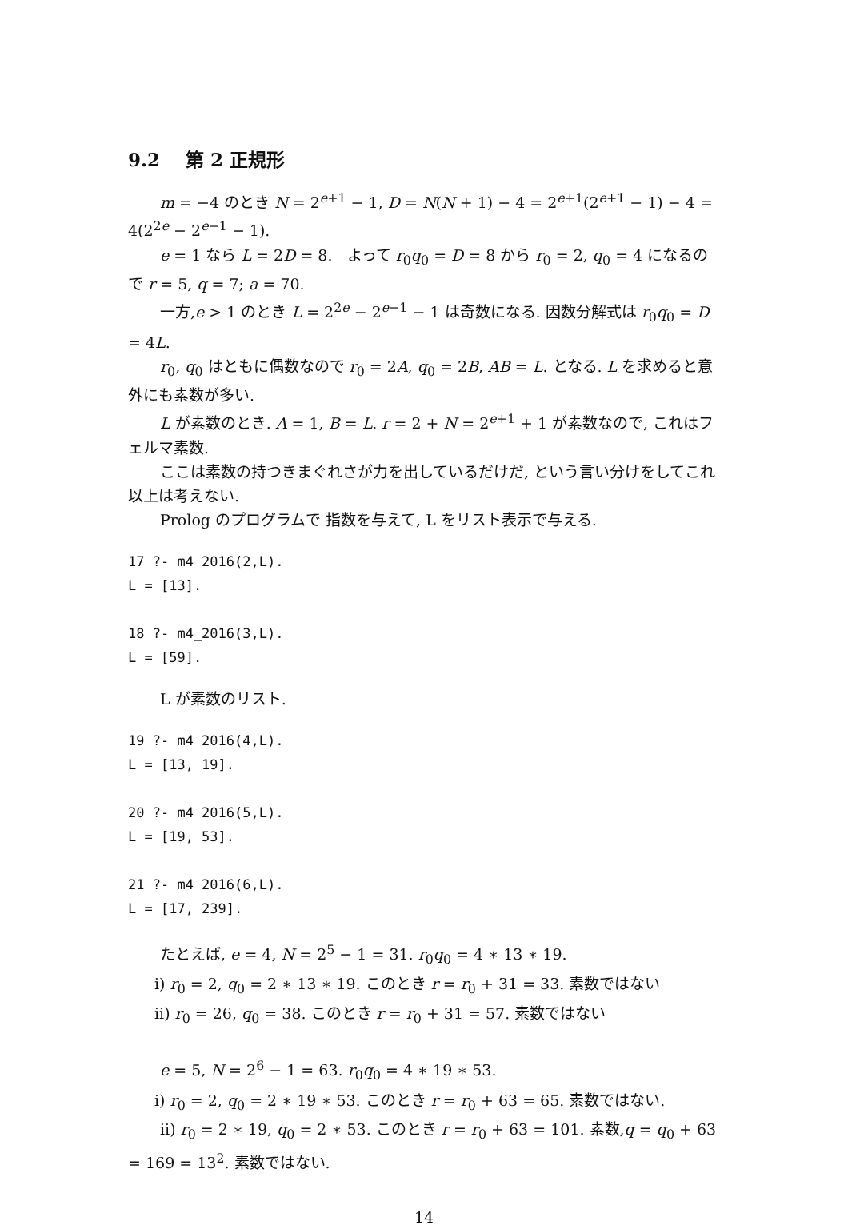9.2 第 2 正規形
m = −4 のとき N = 2<sup>e+1</sup> − 1, D = N(N + 1) − 4 = 2<sup>e+1</sup>(2<sup>e+1</sup> − 1) − 4 = 4(2<sup>2e</sup> − 2<sup>e−1</sup> − 1).
e = 1 なら L = 2D = 8. よって r<sub>0</sub>q<sub>0</sub> = D = 8 から r<sub>0</sub> = 2, q<sub>0</sub> = 4 になるので r = 5, q = 7; a = 70.
一方,e > 1 のとき L = 2<sup>2e</sup> − 2<sup>e−1</sup> − 1 は奇数になる. 因数分解式は r<sub>0</sub>q<sub>0</sub> = D = 4L.
r<sub>0</sub>, q<sub>0</sub> はともに偶数なので r<sub>0</sub> = 2A, q<sub>0</sub> = 2B, AB = L. となる. L を求めると意外にも素数が多い.
L が素数のとき. A = 1, B = L. r = 2 + N = 2<sup>e+1</sup> + 1 が素数なので, これはフェルマ素数.
ここは素数の持つきまぐれさが力を出しているだけだ, という言い分けをしてこれ以上は考えない.
Prolog のプログラムで 指数を与えて, L をリスト表示で与える.
17 ?- m4_2016(2,L).
L = [13].

18 ?- m4_2016(3,L).
L = [59].
L が素数のリスト.
19 ?- m4_2016(4,L).
L = [13, 19].

20 ?- m4_2016(5,L).
L = [19, 53].

21 ?- m4_2016(6,L).
L = [17, 239].
たとえば, e = 4, N = 2<sup>5</sup> − 1 = 31. r<sub>0</sub>q<sub>0</sub> = 4 ∗ 13 ∗ 19.
i) r<sub>0</sub> = 2, q<sub>0</sub> = 2 ∗ 13 ∗ 19. このとき r = r<sub>0</sub> + 31 = 33. 素数ではない
ii) r<sub>0</sub> = 26, q<sub>0</sub> = 38. このとき r = r<sub>0</sub> + 31 = 57. 素数ではない
e = 5, N = 2<sup>6</sup> − 1 = 63. r<sub>0</sub>q<sub>0</sub> = 4 ∗ 19 ∗ 53.
i) r<sub>0</sub> = 2, q<sub>0</sub> = 2 ∗ 19 ∗ 53. このとき r = r<sub>0</sub> + 63 = 65. 素数ではない.
ii) r<sub>0</sub> = 2 ∗ 19, q<sub>0</sub> = 2 ∗ 53. このとき r = r<sub>0</sub> + 63 = 101. 素数,q = q<sub>0</sub> + 63 = 169 = 13<sup>2</sup>. 素数ではない.
14